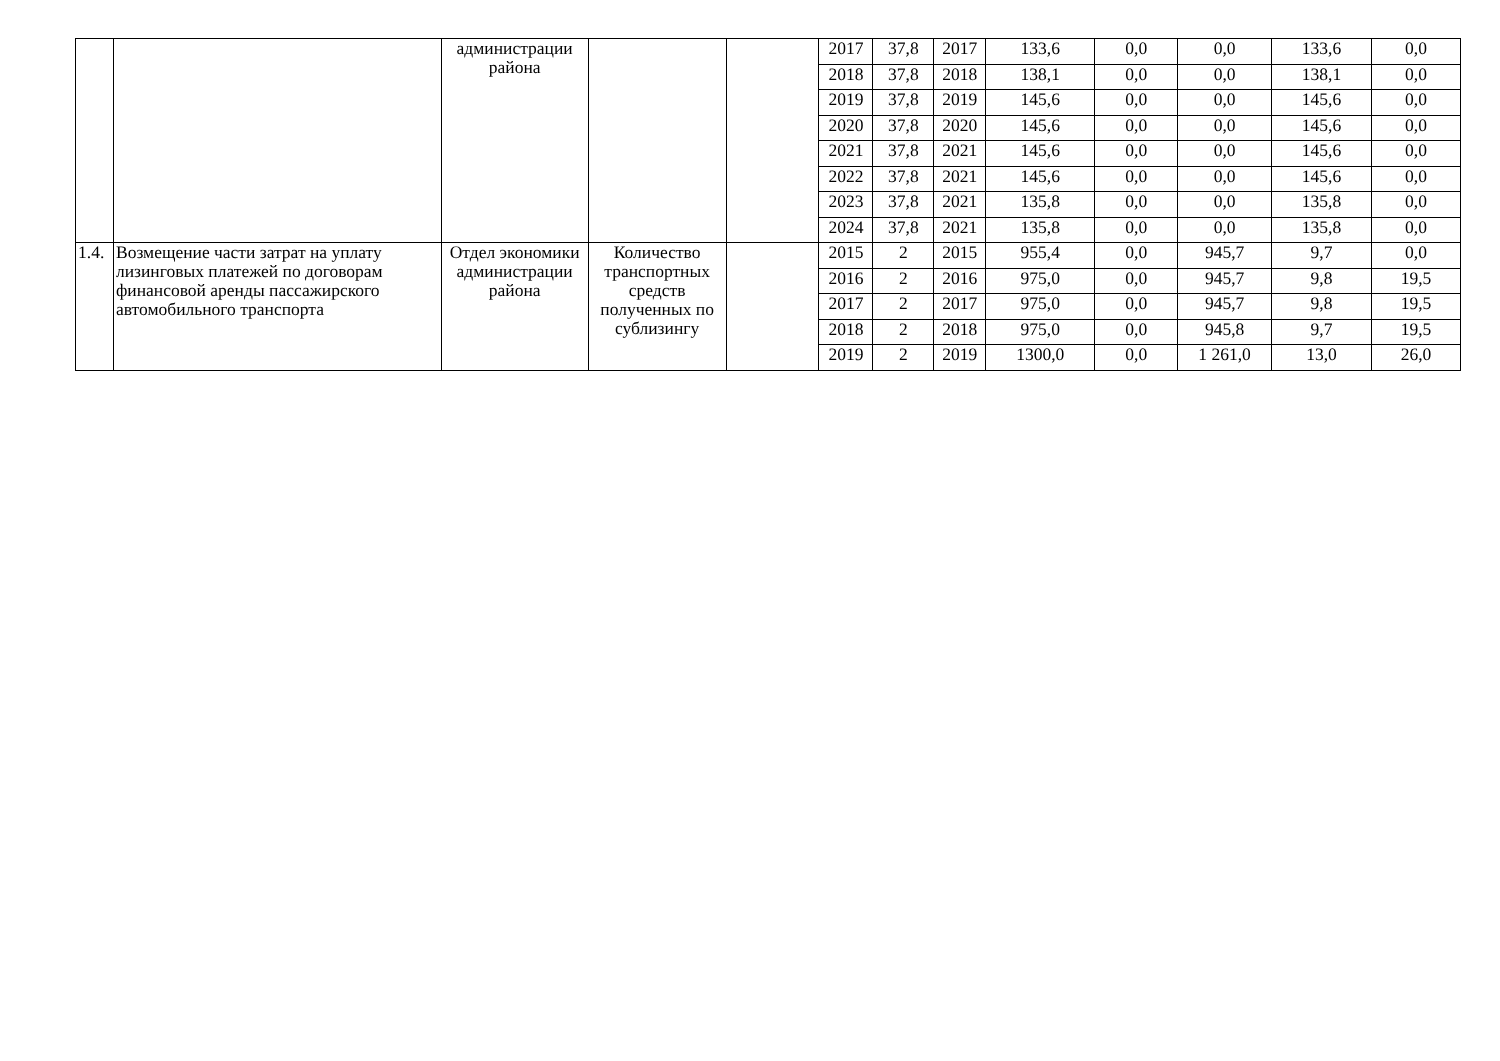| | | администрации района | | | 2017 | 37,8 | 2017 | 133,6 | 0,0 | 0,0 | 133,6 | 0,0 |
| | | | | | 2018 | 37,8 | 2018 | 138,1 | 0,0 | 0,0 | 138,1 | 0,0 |
| | | | | | 2019 | 37,8 | 2019 | 145,6 | 0,0 | 0,0 | 145,6 | 0,0 |
| | | | | | 2020 | 37,8 | 2020 | 145,6 | 0,0 | 0,0 | 145,6 | 0,0 |
| | | | | | 2021 | 37,8 | 2021 | 145,6 | 0,0 | 0,0 | 145,6 | 0,0 |
| | | | | | 2022 | 37,8 | 2021 | 145,6 | 0,0 | 0,0 | 145,6 | 0,0 |
| | | | | | 2023 | 37,8 | 2021 | 135,8 | 0,0 | 0,0 | 135,8 | 0,0 |
| | | | | | 2024 | 37,8 | 2021 | 135,8 | 0,0 | 0,0 | 135,8 | 0,0 |
| 1.4. | Возмещение части затрат на уплату лизинговых платежей по договорам финансовой аренды пассажирского автомобильного транспорта | Отдел экономики администрации района | Количество транспортных средств полученных по сублизингу | | 2015 | 2 | 2015 | 955,4 | 0,0 | 945,7 | 9,7 | 0,0 |
| | | | | | 2016 | 2 | 2016 | 975,0 | 0,0 | 945,7 | 9,8 | 19,5 |
| | | | | | 2017 | 2 | 2017 | 975,0 | 0,0 | 945,7 | 9,8 | 19,5 |
| | | | | | 2018 | 2 | 2018 | 975,0 | 0,0 | 945,8 | 9,7 | 19,5 |
| | | | | | 2019 | 2 | 2019 | 1300,0 | 0,0 | 1 261,0 | 13,0 | 26,0 |